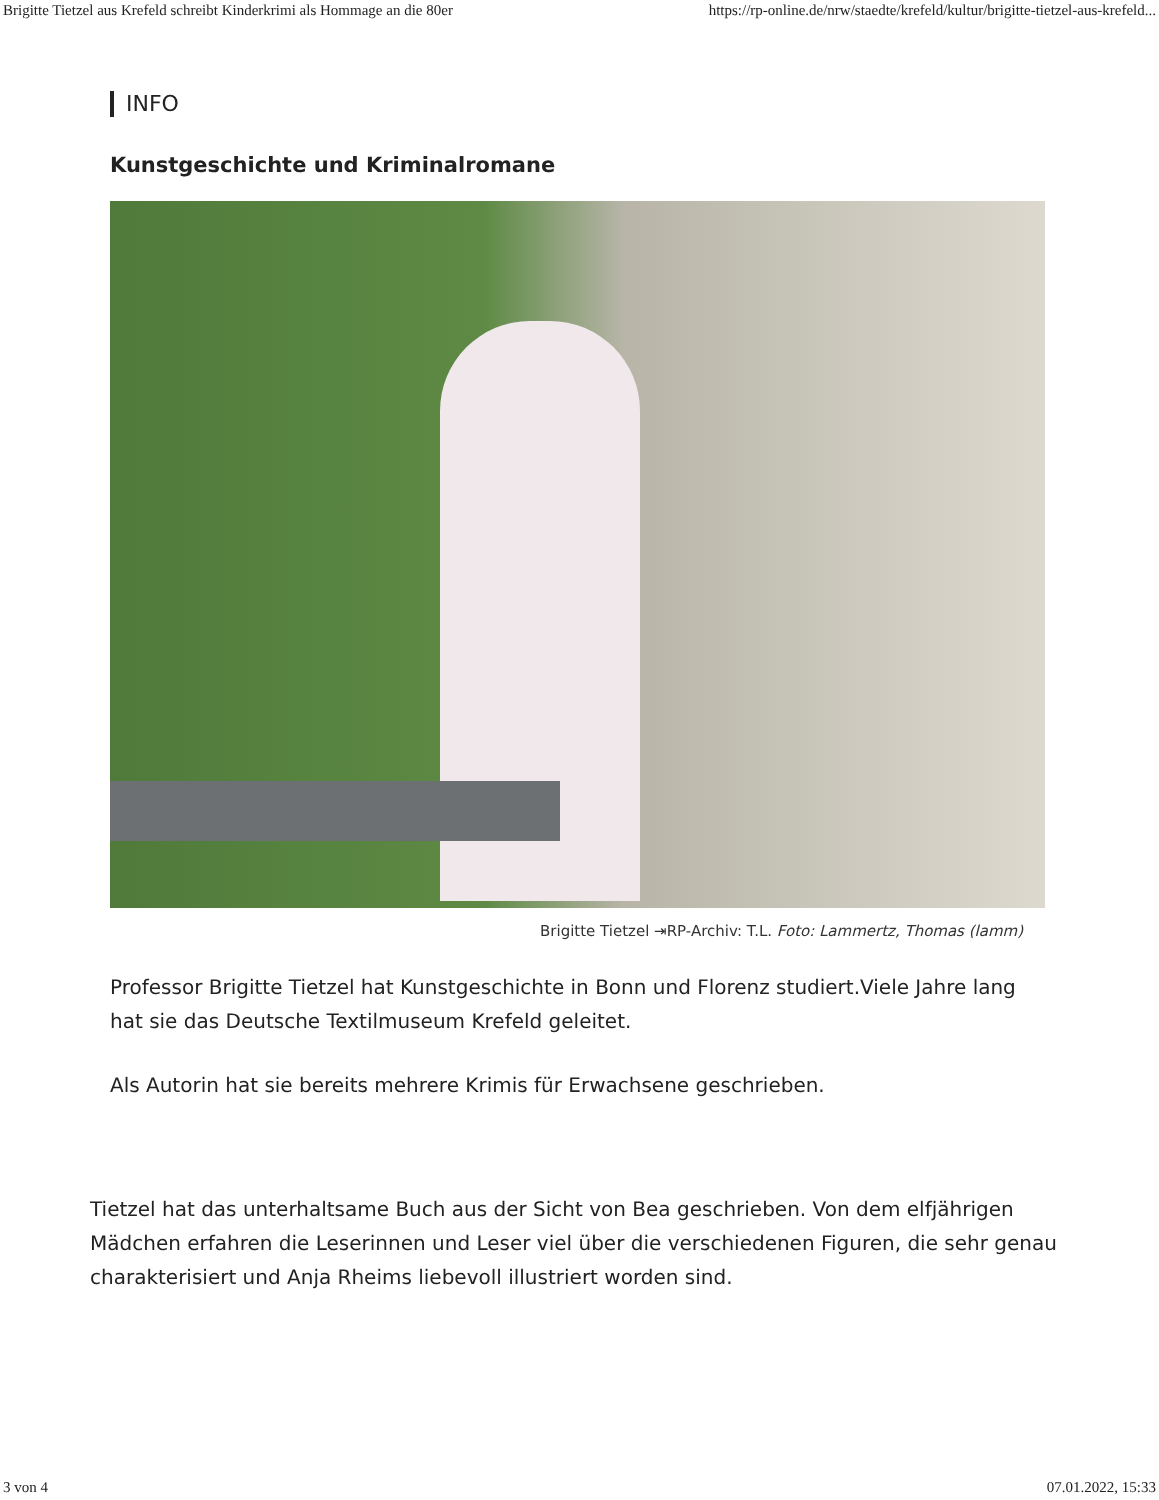Brigitte Tietzel aus Krefeld schreibt Kinderkrimi als Hommage an die 80er https://rp-online.de/nrw/staedte/krefeld/kultur/brigitte-tietzel-aus-krefeld...
INFO
Kunstgeschichte und Kriminalromane
Brigitte Tietzel ⇥RP-Archiv: T.L. Foto: Lammertz, Thomas (lamm)
Professor Brigitte Tietzel hat Kunstgeschichte in Bonn und Florenz studiert.Viele Jahre lang hat sie das Deutsche Textilmuseum Krefeld geleitet.
Als Autorin hat sie bereits mehrere Krimis für Erwachsene geschrieben.
Tietzel hat das unterhaltsame Buch aus der Sicht von Bea geschrieben. Von dem elfjährigen Mädchen erfahren die Leserinnen und Leser viel über die verschiedenen Figuren, die sehr genau charakterisiert und Anja Rheims liebevoll illustriert worden sind.
3 von 4 07.01.2022, 15:33